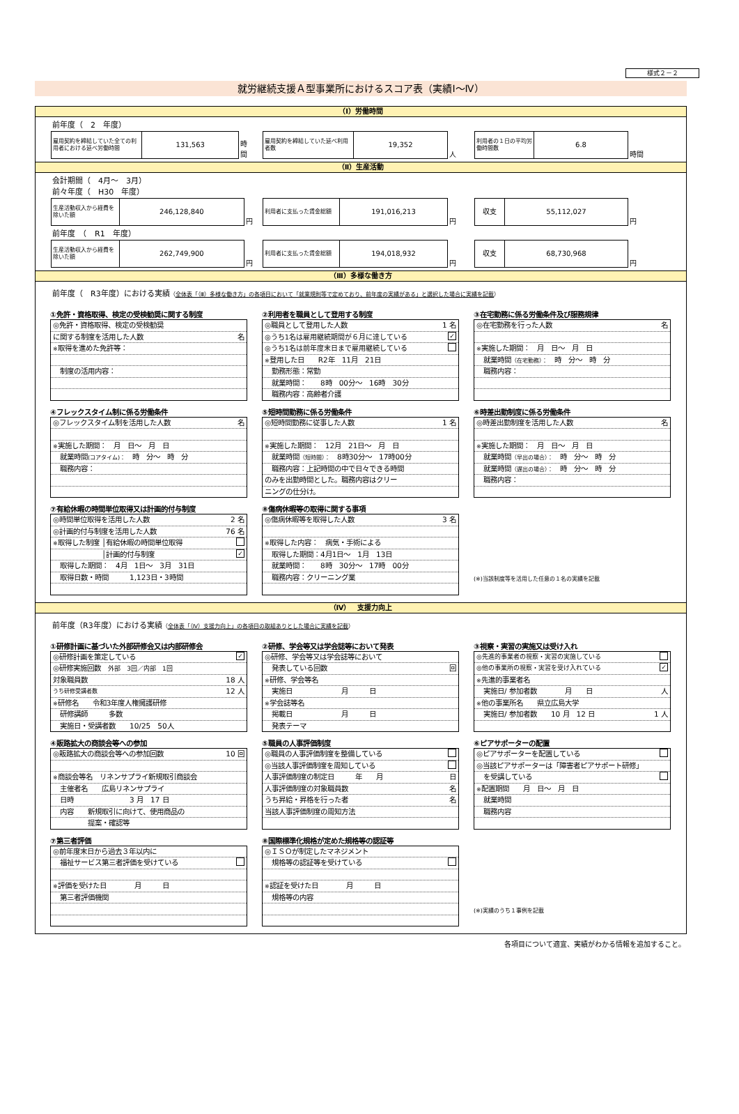様式２－２
就労継続支援Ａ型事業所におけるスコア表（実績Ⅰ～Ⅳ）
（Ⅰ）労働時間
前年度（　2　年度）
| 雇用契約を締結していた全ての利用者における延べ労働時間 | 131,563 |
時間
| 雇用契約を締結していた延べ利用者数 | 19,352 |
人
| 利用者の１日の平均労働時間数 | 6.8 |
時間
（Ⅱ）生産活動
会計期間（　4月～　3月）
前々年度（　H30　年度）
| 生産活動収入から経費を除いた額 | 246,128,840 |
円
| 利用者に支払った賃金総額 | 191,016,213 |
円
| 収支 | 55,112,027 |
円
前年度　（　R1　年度）
| 生産活動収入から経費を除いた額 | 262,749,900 |
円
| 利用者に支払った賃金総額 | 194,018,932 |
円
| 収支 | 68,730,968 |
円
（Ⅲ）多様な働き方
前年度（　R3年度）における実績（全体表「（Ⅲ）多様な働き方」の各項目において「就業規則等で定めており、前年度の実績がある」と選択した場合に実績を記載）
①免許・資格取得、検定の受検勧奨に関する制度
◎免許・資格取得、検定の受検勧奨
に関する制度を活用した人数 名
※取得を進めた免許等：
　制度の活用内容：
②利用者を職員として登用する制度
◎職員として登用した人数 1 名
◎うち1名は雇用継続期間が６月に達している ✓
◎うち1名は前年度末日まで雇用継続している
※登用した日　　R2年　11月　21日
　勤務形態：常勤
　就業時間：　　8時　00分～　16時　30分
　職務内容：高齢者介護
③在宅勤務に係る労働条件及び服務規律
◎在宅勤務を行った人数 名
※実施した期間：　月　日～　月　日
　就業時間（在宅勤務）：　時　分～　時　分
　職務内容：
④フレックスタイム制に係る労働条件
◎フレックスタイム制を活用した人数 名
※実施した期間：　月　日～　月　日
　就業時間(コアタイム)：　時　分～　時　分
　職務内容：
⑤短時間勤務に係る労働条件
◎短時間勤務に従事した人数 1 名
※実施した期間：　12月　21日～　月　日
　就業時間（短時間）：　8時30分～　17時00分
　職務内容：上記時間の中で日々できる時間
のみを出勤時間とした。職務内容はクリー
ニングの仕分け。
⑥時差出勤制度に係る労働条件
◎時差出勤制度を活用した人数 名
※実施した期間：　月　日～　月　日
　就業時間（早出の場合）：　時　分～　時　分
　就業時間（遅出の場合）：　時　分～　時　分
　職務内容：
⑦有給休暇の時間単位取得又は計画的付与制度
◎時間単位取得を活用した人数 2 名
◎計画的付与制度を活用した人数 76 名
※取得した制度 │有給休暇の時間単位取得
　　　　　　　│計画的付与制度 ✓
　取得した期間：　4月　1日～　3月　31日
　取得日数・時間　　　1,123日・3時間
⑧傷病休暇等の取得に関する事項
◎傷病休暇等を取得した人数 3 名
※取得した内容：　病気・手術による
　取得した期間：4月1日～　1月　13日
　就業時間：　　8時　30分～　17時　00分
　職務内容：クリーニング業
(※)当該制度等を活用した任意の１名の実績を記載
（Ⅳ）　支援力向上
前年度（R3年度）における実績（全体表「（Ⅳ）支援力向上」の各項目の取組ありとした場合に実績を記載）
①研修計画に基づいた外部研修会又は内部研修会
◎研修計画を策定している ✓
◎研修実施回数　外部　3回／内部　1回
対象職員数 18 人
うち研修受講者数 12 人
※研修名　　令和3年度人権擁護研修
　研修講師　　　多数
　実施日・受講者数　　10/25　50人
②研修、学会等又は学会誌等において発表
◎研修、学会等又は学会誌等において
　発表している回数 回
※研修、学会等名
　実施日　　　　　　　月　　　日
※学会誌等名
　掲載日　　　　　　　月　　　日
　発表テーマ
③視察・実習の実施又は受け入れ
◎先進的事業者の視察・実習の実施している
◎他の事業所の視察・実習を受け入れている ✓
※先進的事業者名
　実施日/ 参加者数　　　　月　　日 人
※他の事業所名　　県立広島大学
　実施日/ 参加者数　　10 月　12 日 1 人
④販路拡大の商談会等への参加
◎販路拡大の商談会等への参加回数 10 回
※商談会等名　リネンサプライ新規取引商談会
　主催者名　　広島リネンサプライ
　日時　　　　　　　　3 月　17 日
　内容　　新規取引に向けて、使用商品の
　　　　　提案・確認等
⑤職員の人事評価制度
◎職員の人事評価制度を整備している
◎当該人事評価制度を周知している
人事評価制度の制定日　　　年　　月 日
人事評価制度の対象職員数 名
うち昇給・昇格を行った者 名
当該人事評価制度の周知方法
⑥ピアサポーターの配置
◎ピアサポーターを配置している
◎当該ピアサポーターは「障害者ピアサポート研修」
　を受講している
※配置期間　　月　日～　月　日
　就業時間
　職務内容
⑦第三者評価
◎前年度末日から過去３年以内に
　福祉サービス第三者評価を受けている
※評価を受けた日　　　　月　　　日
　第三者評価機関
⑧国際標準化規格が定めた規格等の認証等
◎ＩＳＯが制定したマネジメント
　規格等の認証等を受けている
※認証を受けた日　　　　月　　　日
　規格等の内容
(※)実績のうち１事例を記載
各項目について適宜、実績がわかる情報を追加すること。